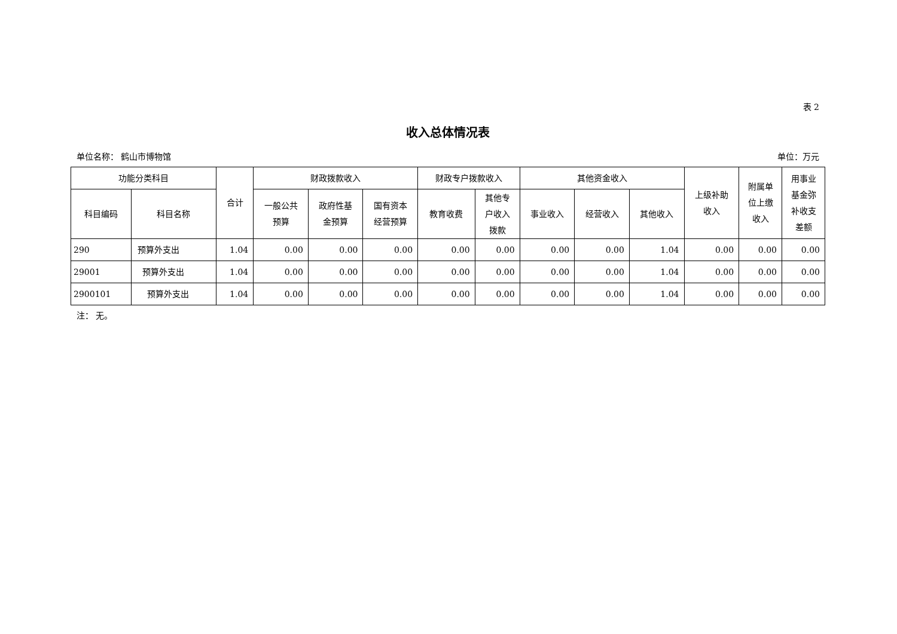表 2
收入总体情况表
单位名称： 鹤山市博物馆 单位：万元
| 功能分类科目 | | 合计 | 财政拨款收入 | | | 财政专户拨款收入 | | 其他资金收入 | | | 上级补助 收入 | 附属单 位上缴 收入 | 用事业 基金弥 补收支 差额 |
| --- | --- | --- | --- | --- | --- | --- | --- | --- | --- | --- | --- | --- | --- |
| 科目编码 | 科目名称 | | 一般公共 预算 | 政府性基 金预算 | 国有资本 经营预算 | 教育收费 | 其他专 户收入 拨款 | 事业收入 | 经营收入 | 其他收入 | | | |
| 290 | 预算外支出 | 1.04 | 0.00 | 0.00 | 0.00 | 0.00 | 0.00 | 0.00 | 0.00 | 1.04 | 0.00 | 0.00 | 0.00 |
| 29001 | 预算外支出 | 1.04 | 0.00 | 0.00 | 0.00 | 0.00 | 0.00 | 0.00 | 0.00 | 1.04 | 0.00 | 0.00 | 0.00 |
| 2900101 | 预算外支出 | 1.04 | 0.00 | 0.00 | 0.00 | 0.00 | 0.00 | 0.00 | 0.00 | 1.04 | 0.00 | 0.00 | 0.00 |
注： 无。